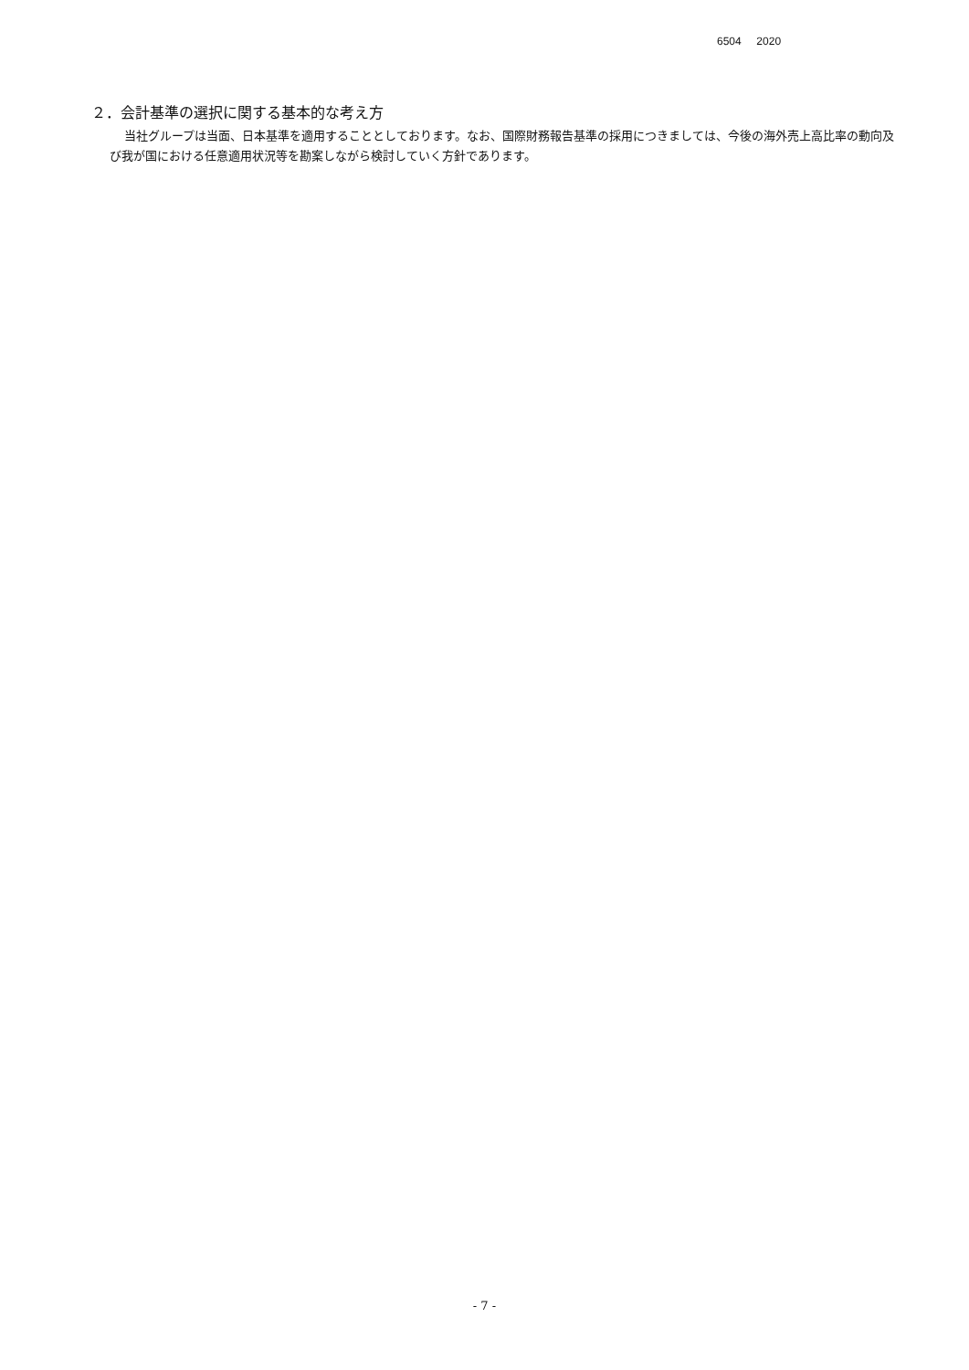6504 2020
２．会計基準の選択に関する基本的な考え方
当社グループは当面、日本基準を適用することとしております。なお、国際財務報告基準の採用につきましては、今後の海外売上高比率の動向及び我が国における任意適用状況等を勘案しながら検討していく方針であります。
- 7 -